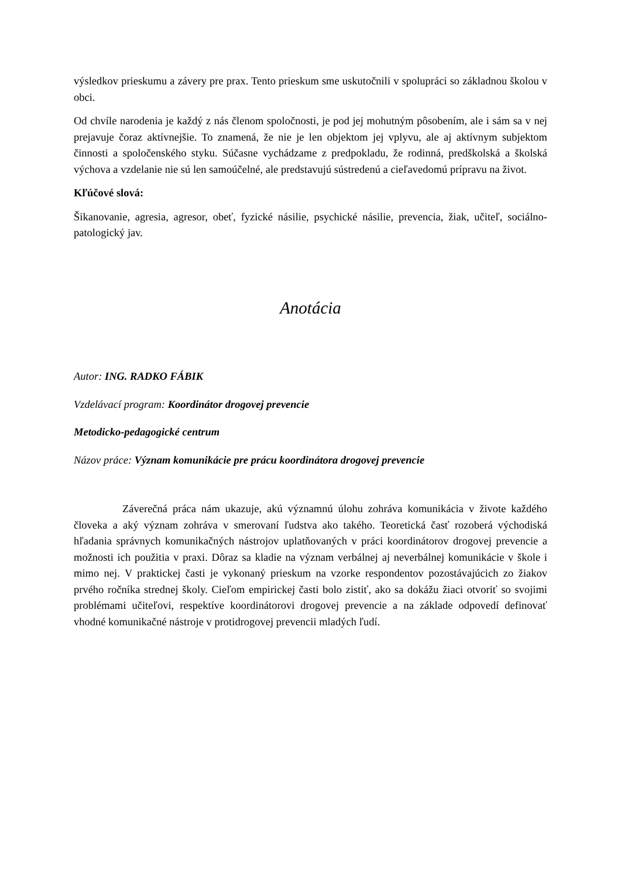výsledkov prieskumu a závery pre prax. Tento prieskum sme uskutočnili v spolupráci so základnou školou v obci.
Od chvíle narodenia je každý z nás členom spoločnosti, je pod jej mohutným pôsobením, ale i sám sa v nej prejavuje čoraz aktívnejšie. To znamená, že nie je len objektom jej vplyvu, ale aj aktívnym subjektom činnosti a spoločenského styku. Súčasne vychádzame z predpokladu, že rodinná, predškolská a školská výchova a vzdelanie nie sú len samoúčelné, ale predstavujú sústredenú a cieľavedomú prípravu na život.
Kľúčové slová:
Šikanovanie, agresia, agresor, obeť, fyzické násilie, psychické násilie, prevencia, žiak, učiteľ, sociálno-patologický jav.
Anotácia
Autor: ING. RADKO FÁBIK
Vzdelávací program: Koordinátor drogovej prevencie
Metodicko-pedagogické centrum
Názov práce: Význam komunikácie pre prácu koordinátora drogovej prevencie
Záverečná práca nám ukazuje, akú významnú úlohu zohráva komunikácia v živote každého človeka a aký význam zohráva v smerovaní ľudstva ako takého. Teoretická časť rozoberá východiská hľadania správnych komunikačných nástrojov uplatňovaných v práci koordinátorov drogovej prevencie a možnosti ich použitia v praxi. Dôraz sa kladie na význam verbálnej aj neverbálnej komunikácie v škole i mimo nej. V praktickej časti je vykonaný prieskum na vzorke respondentov pozostávajúcich zo žiakov prvého ročníka strednej školy. Cieľom empirickej časti bolo zistiť, ako sa dokážu žiaci otvoriť so svojimi problémami učiteľovi, respektíve koordinátorovi drogovej prevencie a na základe odpovedí definovať vhodné komunikačné nástroje v protidrogovej prevencii mladých ľudí.